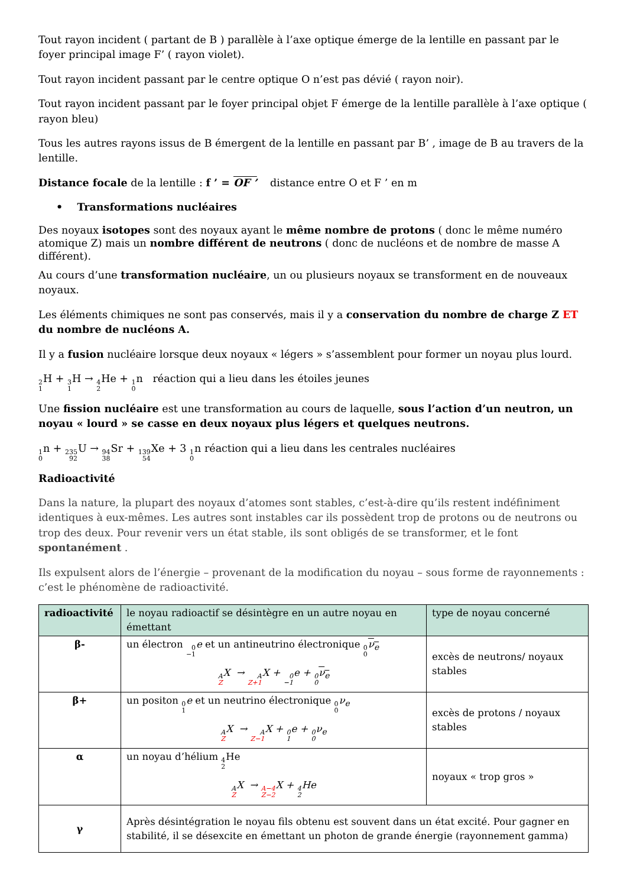Tout rayon incident ( partant de B ) parallèle à l’axe optique émerge de la lentille en passant par le foyer principal image F’ ( rayon violet).
Tout rayon incident passant par le centre optique O n’est pas dévié ( rayon noir).
Tout rayon incident passant par le foyer principal objet F émerge de la lentille parallèle à l’axe optique ( rayon bleu)
Tous les autres rayons issus de B émergent de la lentille en passant par B’ , image de B au travers de la lentille.
Distance focale de la lentille : f ’ = OF ’ distance entre O et F ’ en m
• Transformations nucléaires
Des noyaux isotopes sont des noyaux ayant le même nombre de protons ( donc le même numéro atomique Z) mais un nombre différent de neutrons ( donc de nucléons et de nombre de masse A différent).
Au cours d’une transformation nucléaire, un ou plusieurs noyaux se transforment en de nouveaux noyaux.
Les éléments chimiques ne sont pas conservés, mais il y a conservation du nombre de charge Z ET du nombre de nucléons A.
Il y a fusion nucléaire lorsque deux noyaux « légers » s’assemblent pour former un noyau plus lourd.
2 1 H + 3 1 H → 4 2 He + 1 0n réaction qui a lieu dans les étoiles jeunes
Une fission nucléaire est une transformation au cours de laquelle, sous l’action d’un neutron, un noyau « lourd » se casse en deux noyaux plus légers et quelques neutrons.
1 0n + 235 92 U → 94 38 Sr + 139 54 Xe + 3 1 0n réaction qui a lieu dans les centrales nucléaires
Radioactivité
Dans la nature, la plupart des noyaux d’atomes sont stables, c’est-à-dire qu’ils restent indéfiniment identiques à eux-mêmes. Les autres sont instables car ils possèdent trop de protons ou de neutrons ou trop des deux. Pour revenir vers un état stable, ils sont obligés de se transformer, et le font spontanément .
Ils expulsent alors de l’énergie – provenant de la modification du noyau – sous forme de rayonnements : c’est le phénomène de radioactivité.
| radioactivité | le noyau radioactif se désintègre en un autre noyau en émettant | type de noyau concerné |
| --- | --- | --- |
| β- | un électron 0 −1 e et un antineutrino électronique 0 0 ν<sub>e</sub> A Z X → A Z+1 X + 0 −1 e + 0 0 ν<sub>e</sub> | excès de neutrons/ noyaux stables |
| β+ | un positon 0 1 e et un neutrino électronique 0 0 ν<sub>e</sub> A Z X → A Z−1 X + 0 1 e + 0 0 ν<sub>e</sub> | excès de protons / noyaux stables |
| α | un noyau d’hélium 4 2 He A Z X → A−4 Z−2 X + 4 2 He | noyaux « trop gros » |
| γ | Après désintégration le noyau fils obtenu est souvent dans un état excité. Pour gagner en stabilité, il se désexcite en émettant un photon de grande énergie (rayonnement gamma) | |